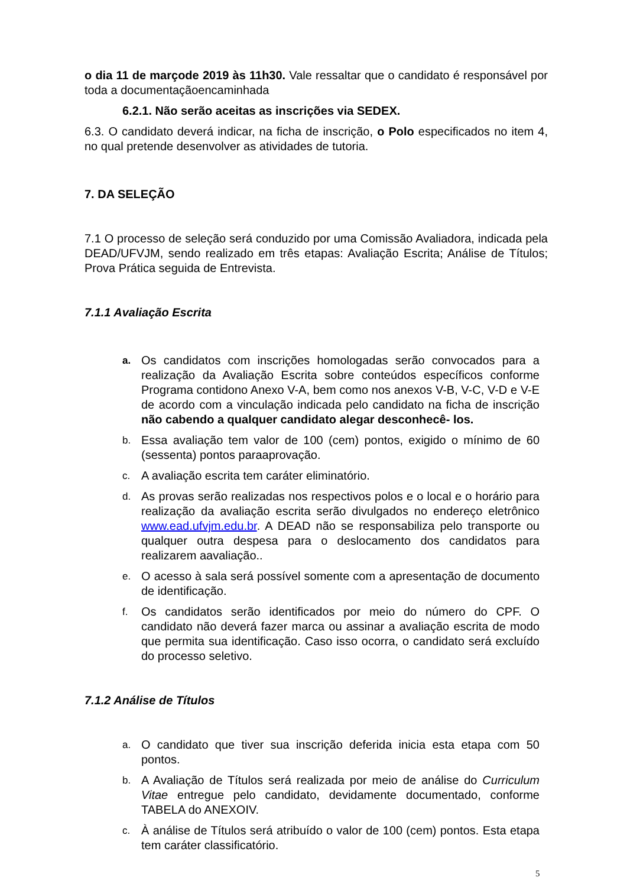o dia 11 de marçode 2019 às 11h30. Vale ressaltar que o candidato é responsável por toda a documentaçãoencaminhada
6.2.1. Não serão aceitas as inscrições via SEDEX.
6.3. O candidato deverá indicar, na ficha de inscrição, o Polo especificados no item 4, no qual pretende desenvolver as atividades de tutoria.
7. DA SELEÇÃO
7.1 O processo de seleção será conduzido por uma Comissão Avaliadora, indicada pela DEAD/UFVJM, sendo realizado em três etapas: Avaliação Escrita; Análise de Títulos; Prova Prática seguida de Entrevista.
7.1.1 Avaliação Escrita
a.
Os candidatos com inscrições homologadas serão convocados para a realização da Avaliação Escrita sobre conteúdos específicos conforme Programa contidono Anexo V-A, bem como nos anexos V-B, V-C, V-D e V-E de acordo com a vinculação indicada pelo candidato na ficha de inscrição não cabendo a qualquer candidato alegar desconhecê- los.
b.
Essa avaliação tem valor de 100 (cem) pontos, exigido o mínimo de 60 (sessenta) pontos paraaprovação.
c.
A avaliação escrita tem caráter eliminatório.
d.
As provas serão realizadas nos respectivos polos e o local e o horário para realização da avaliação escrita serão divulgados no endereço eletrônico www.ead.ufvjm.edu.br. A DEAD não se responsabiliza pelo transporte ou qualquer outra despesa para o deslocamento dos candidatos para realizarem aavaliação..
e.
O acesso à sala será possível somente com a apresentação de documento de identificação.
f.
Os candidatos serão identificados por meio do número do CPF. O candidato não deverá fazer marca ou assinar a avaliação escrita de modo que permita sua identificação. Caso isso ocorra, o candidato será excluído do processo seletivo.
7.1.2 Análise de Títulos
a.
O candidato que tiver sua inscrição deferida inicia esta etapa com 50 pontos.
b.
A Avaliação de Títulos será realizada por meio de análise do Curriculum Vitae entregue pelo candidato, devidamente documentado, conforme TABELA do ANEXOIV.
c.
À análise de Títulos será atribuído o valor de 100 (cem) pontos. Esta etapa tem caráter classificatório.
5